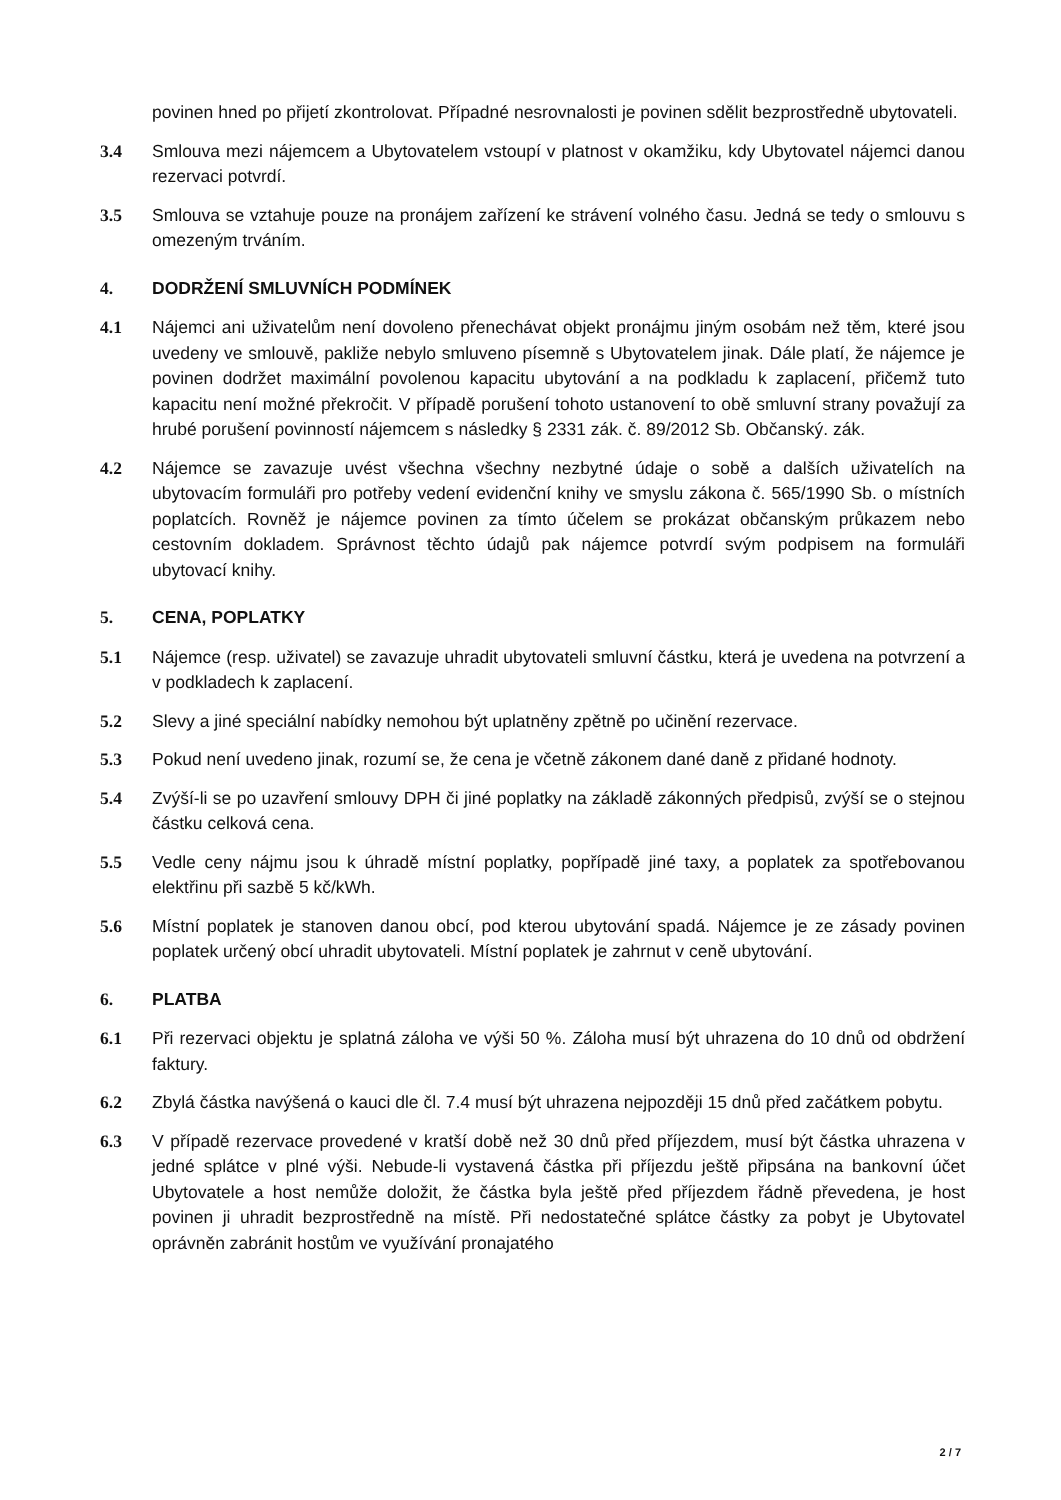povinen hned po přijetí zkontrolovat. Případné nesrovnalosti je povinen sdělit bezprostředně ubytovateli.
3.4 Smlouva mezi nájemcem a Ubytovatelem vstoupí v platnost v okamžiku, kdy Ubytovatel nájemci danou rezervaci potvrdí.
3.5 Smlouva se vztahuje pouze na pronájem zařízení ke strávení volného času. Jedná se tedy o smlouvu s omezeným trváním.
4. DODRŽENÍ SMLUVNÍCH PODMÍNEK
4.1 Nájemci ani uživatelům není dovoleno přenechávat objekt pronájmu jiným osobám než těm, které jsou uvedeny ve smlouvě, pakliže nebylo smluveno písemně s Ubytovatelem jinak. Dále platí, že nájemce je povinen dodržet maximální povolenou kapacitu ubytování a na podkladu k zaplacení, přičemž tuto kapacitu není možné překročit. V případě porušení tohoto ustanovení to obě smluvní strany považují za hrubé porušení povinností nájemcem s následky § 2331 zák. č. 89/2012 Sb. Občanský. zák.
4.2 Nájemce se zavazuje uvést všechna všechny nezbytné údaje o sobě a dalších uživatelích na ubytovacím formuláři pro potřeby vedení evidenční knihy ve smyslu zákona č. 565/1990 Sb. o místních poplatcích. Rovněž je nájemce povinen za tímto účelem se prokázat občanským průkazem nebo cestovním dokladem. Správnost těchto údajů pak nájemce potvrdí svým podpisem na formuláři ubytovací knihy.
5. CENA, POPLATKY
5.1 Nájemce (resp. uživatel) se zavazuje uhradit ubytovateli smluvní částku, která je uvedena na potvrzení a v podkladech k zaplacení.
5.2 Slevy a jiné speciální nabídky nemohou být uplatněny zpětně po učinění rezervace.
5.3 Pokud není uvedeno jinak, rozumí se, že cena je včetně zákonem dané daně z přidané hodnoty.
5.4 Zvýší-li se po uzavření smlouvy DPH či jiné poplatky na základě zákonných předpisů, zvýší se o stejnou částku celková cena.
5.5 Vedle ceny nájmu jsou k úhradě místní poplatky, popřípadě jiné taxy, a poplatek za spotřebovanou elektřinu při sazbě 5 kč/kWh.
5.6 Místní poplatek je stanoven danou obcí, pod kterou ubytování spadá. Nájemce je ze zásady povinen poplatek určený obcí uhradit ubytovateli. Místní poplatek je zahrnut v ceně ubytování.
6. PLATBA
6.1 Při rezervaci objektu je splatná záloha ve výši 50 %. Záloha musí být uhrazena do 10 dnů od obdržení faktury.
6.2 Zbylá částka navýšená o kauci dle čl. 7.4 musí být uhrazena nejpozději 15 dnů před začátkem pobytu.
6.3 V případě rezervace provedené v kratší době než 30 dnů před příjezdem, musí být částka uhrazena v jedné splátce v plné výši. Nebude-li vystavená částka při příjezdu ještě připsána na bankovní účet Ubytovatele a host nemůže doložit, že částka byla ještě před příjezdem řádně převedena, je host povinen ji uhradit bezprostředně na místě. Při nedostatečné splátce částky za pobyt je Ubytovatel oprávněn zabránit hostům ve využívání pronajatého
2 / 7